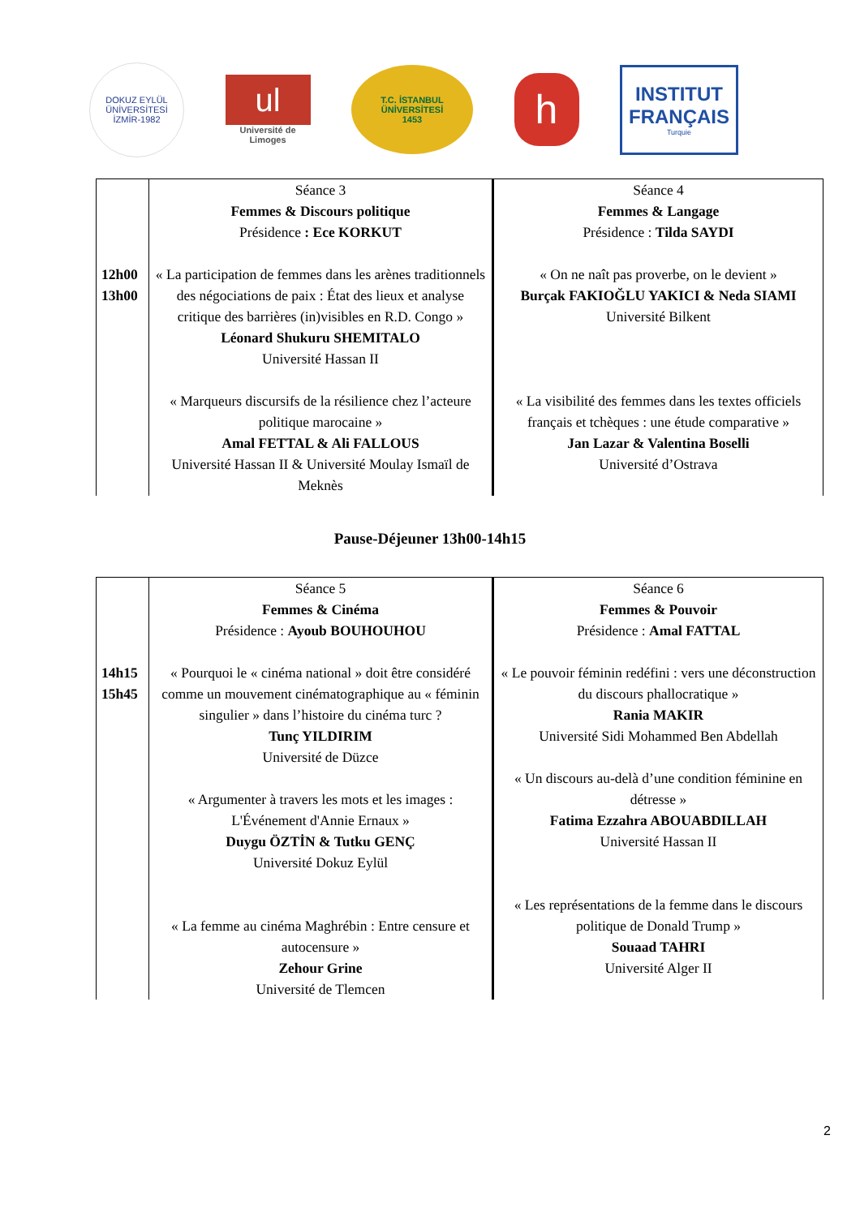DOKUZ EYLÜL ÜNİVERSİTESİ
İZMİR-1982
ul
Université de Limoges
T.C. İSTANBUL ÜNİVERSİTESİ
1453
h
INSTITUT
FRANÇAIS
Turquie
| 12h00 13h00 | Séance 3 Femmes & Discours politique Présidence : Ece KORKUT « La participation de femmes dans les arènes traditionnels des négociations de paix : État des lieux et analyse critique des barrières (in)visibles en R.D. Congo » Léonard Shukuru SHEMITALO Université Hassan II « Marqueurs discursifs de la résilience chez l’acteure politique marocaine » Amal FETTAL & Ali FALLOUS Université Hassan II & Université Moulay Ismaïl de Meknès | Séance 4 Femmes & Langage Présidence : Tilda SAYDI « On ne naît pas proverbe, on le devient » Burçak FAKIOĞLU YAKICI & Neda SIAMI Université Bilkent « La visibilité des femmes dans les textes officiels français et tchèques : une étude comparative » Jan Lazar & Valentina Boselli Université d’Ostrava |
Pause-Déjeuner 13h00-14h15
| 14h15 15h45 | Séance 5 Femmes & Cinéma Présidence : Ayoub BOUHOUHOU « Pourquoi le « cinéma national » doit être considéré comme un mouvement cinématographique au « féminin singulier » dans l’histoire du cinéma turc ? Tunç YILDIRIM Université de Düzce « Argumenter à travers les mots et les images : L'Événement d'Annie Ernaux » Duygu ÖZTİN & Tutku GENÇ Université Dokuz Eylül « La femme au cinéma Maghrébin : Entre censure et autocensure » Zehour Grine Université de Tlemcen | Séance 6 Femmes & Pouvoir Présidence : Amal FATTAL « Le pouvoir féminin redéfini : vers une déconstruction du discours phallocratique » Rania MAKIR Université Sidi Mohammed Ben Abdellah « Un discours au-delà d’une condition féminine en détresse » Fatima Ezzahra ABOUABDILLAH Université Hassan II « Les représentations de la femme dans le discours politique de Donald Trump » Souaad TAHRI Université Alger II |
2